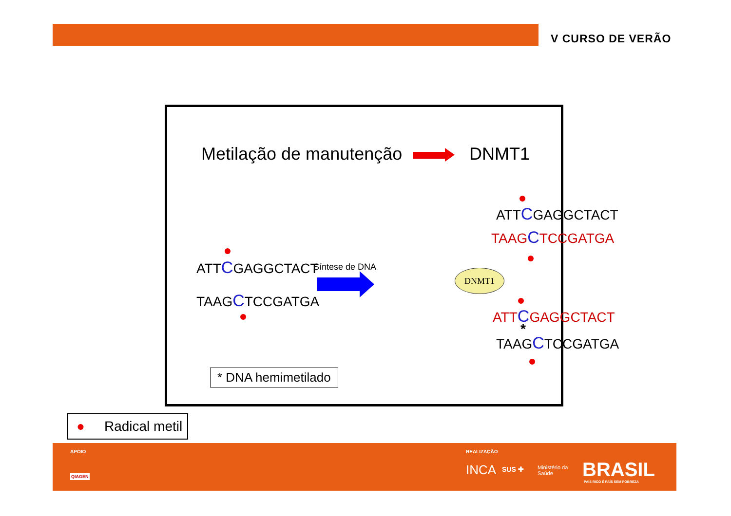V CURSO DE VERÃO
Metilação de manutenção DNMT1
ATTCGAGGCTACT
TAAGCTCCGATGA
Síntese de DNA
ATTCGAGGCTACT
TAAGCTCCGATGA
DNMT1
ATTCGAGGCTACT
TAAGCTCCGATGA
*
* DNA hemimetilado
● Radical metil
APOIO
QIAGEN
REALIZAÇÃO
INCA SUS ✚
Ministério da
Saúde
BRASIL
PAÍS RICO É PAÍS SEM POBREZA